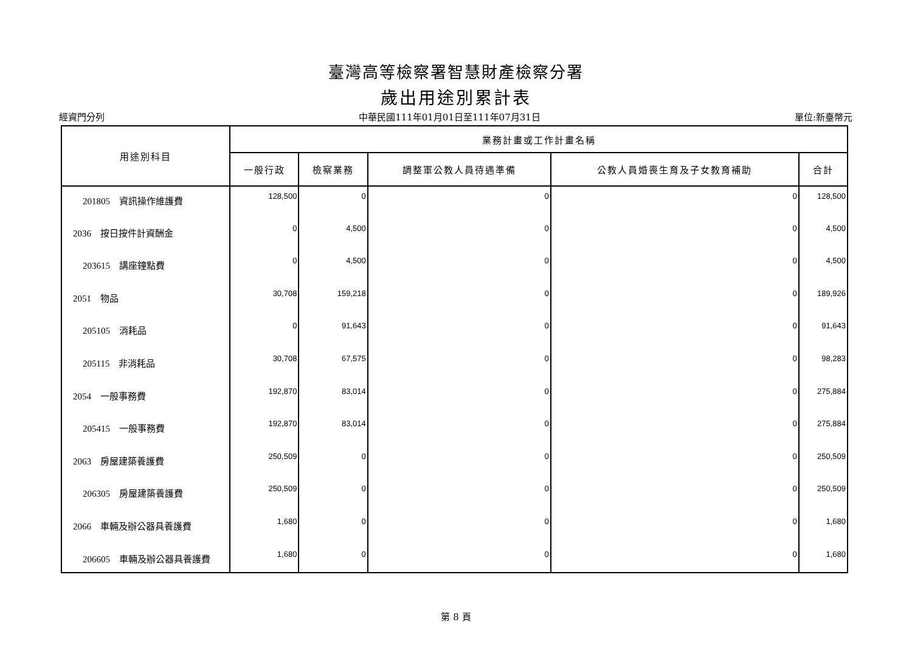臺灣高等檢察署智慧財產檢察分署
歲出用途別累計表
經資門分列 中華民國111年01月01日至111年07月31日 單位:新臺幣元
| 用途別科目 | 業務計畫或工作計畫名稱 | | | | |
| --- | --- | --- | --- | --- | --- |
| | 一般行政 | 檢察業務 | 調整軍公教人員待遇準備 | 公教人員婚喪生育及子女教育補助 | 合計 |
| 201805 資訊操作維護費 | 128,500 | 0 | 0 | 0 | 128,500 |
| 2036 按日按件計資酬金 | 0 | 4,500 | 0 | 0 | 4,500 |
| 203615 講座鐘點費 | 0 | 4,500 | 0 | 0 | 4,500 |
| 2051 物品 | 30,708 | 159,218 | 0 | 0 | 189,926 |
| 205105 消耗品 | 0 | 91,643 | 0 | 0 | 91,643 |
| 205115 非消耗品 | 30,708 | 67,575 | 0 | 0 | 98,283 |
| 2054 一般事務費 | 192,870 | 83,014 | 0 | 0 | 275,884 |
| 205415 一般事務費 | 192,870 | 83,014 | 0 | 0 | 275,884 |
| 2063 房屋建築養護費 | 250,509 | 0 | 0 | 0 | 250,509 |
| 206305 房屋建築養護費 | 250,509 | 0 | 0 | 0 | 250,509 |
| 2066 車輛及辦公器具養護費 | 1,680 | 0 | 0 | 0 | 1,680 |
| 206605 車輛及辦公器具養護費 | 1,680 | 0 | 0 | 0 | 1,680 |
第 8 頁